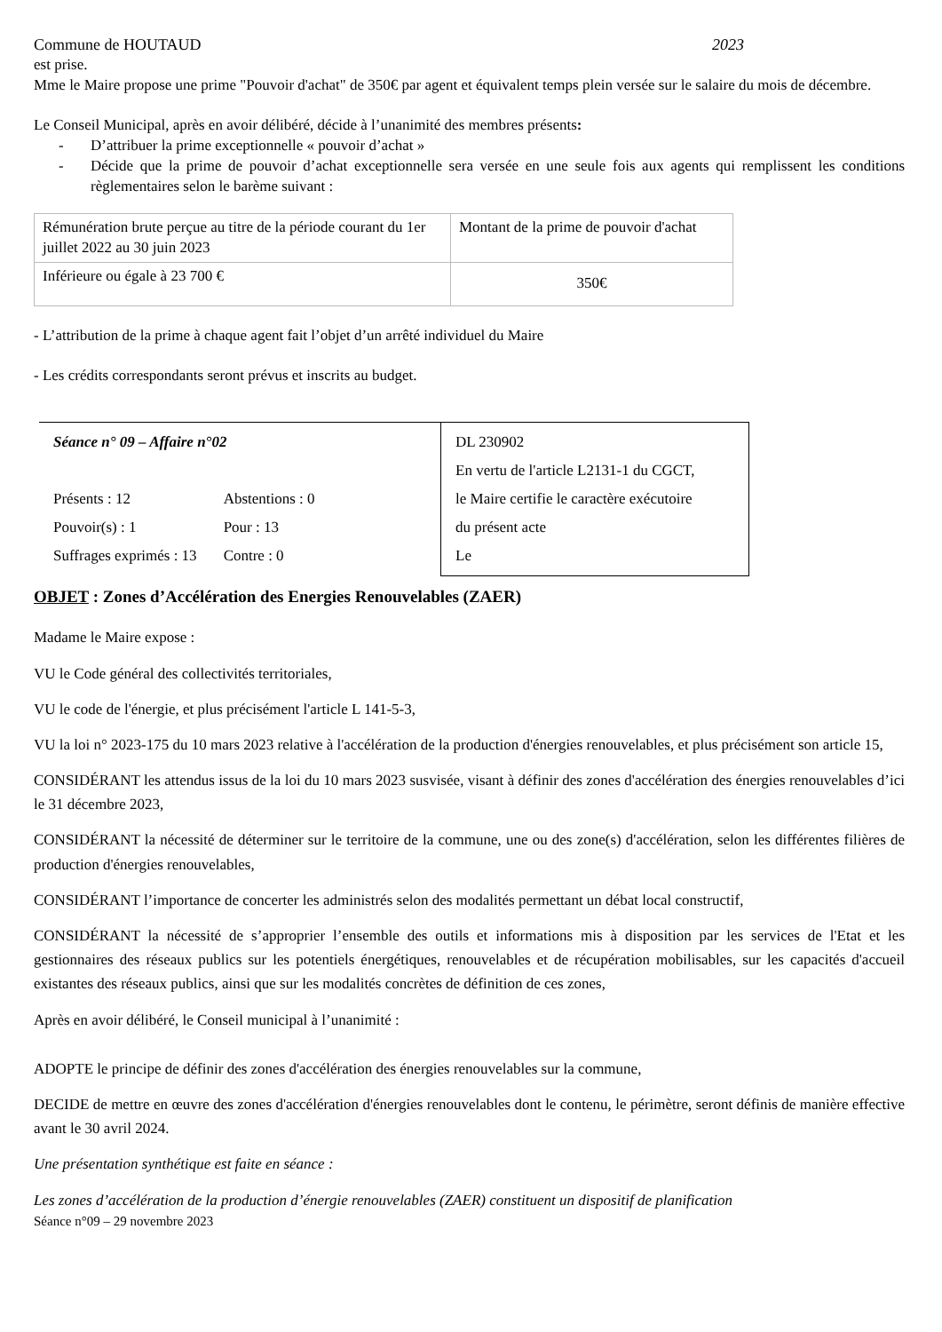Commune de HOUTAUD 2023
est prise.
Mme le Maire propose une prime "Pouvoir d'achat" de 350€ par agent et équivalent temps plein versée sur le salaire du mois de décembre.
Le Conseil Municipal, après en avoir délibéré, décide à l’unanimité des membres présents:
- D’attribuer la prime exceptionnelle « pouvoir d’achat »
- Décide que la prime de pouvoir d’achat exceptionnelle sera versée en une seule fois aux agents qui remplissent les conditions règlementaires selon le barème suivant :
| Rémunération brute perçue au titre de la période courant du 1er juillet 2022 au 30 juin 2023 | Montant de la prime de pouvoir d'achat |
| Inférieure ou égale à 23 700 € | 350€ |
- L’attribution de la prime à chaque agent fait l’objet d’un arrêté individuel du Maire
- Les crédits correspondants seront prévus et inscrits au budget.
Séance n° 09 – Affaire n°02
| Présents : 12 | Abstentions : 0 |
| Pouvoir(s) : 1 | Pour : 13 |
| Suffrages exprimés : 13 | Contre : 0 |
DL 230902
En vertu de l'article L2131-1 du CGCT,
le Maire certifie le caractère exécutoire
du présent acte
Le
OBJET : Zones d’Accélération des Energies Renouvelables (ZAER)
Madame le Maire expose :
VU le Code général des collectivités territoriales,
VU le code de l'énergie, et plus précisément l'article L 141-5-3,
VU la loi n° 2023-175 du 10 mars 2023 relative à l'accélération de la production d'énergies renouvelables, et plus précisément son article 15,
CONSIDÉRANT les attendus issus de la loi du 10 mars 2023 susvisée, visant à définir des zones d'accélération des énergies renouvelables d’ici le 31 décembre 2023,
CONSIDÉRANT la nécessité de déterminer sur le territoire de la commune, une ou des zone(s) d'accélération, selon les différentes filières de production d'énergies renouvelables,
CONSIDÉRANT l’importance de concerter les administrés selon des modalités permettant un débat local constructif,
CONSIDÉRANT la nécessité de s’approprier l’ensemble des outils et informations mis à disposition par les services de l'Etat et les gestionnaires des réseaux publics sur les potentiels énergétiques, renouvelables et de récupération mobilisables, sur les capacités d'accueil existantes des réseaux publics, ainsi que sur les modalités concrètes de définition de ces zones,
Après en avoir délibéré, le Conseil municipal à l’unanimité :
ADOPTE le principe de définir des zones d'accélération des énergies renouvelables sur la commune,
DECIDE de mettre en œuvre des zones d'accélération d'énergies renouvelables dont le contenu, le périmètre, seront définis de manière effective avant le 30 avril 2024.
Une présentation synthétique est faite en séance :
Les zones d’accélération de la production d’énergie renouvelables (ZAER) constituent un dispositif de planification
Séance n°09 – 29 novembre 2023